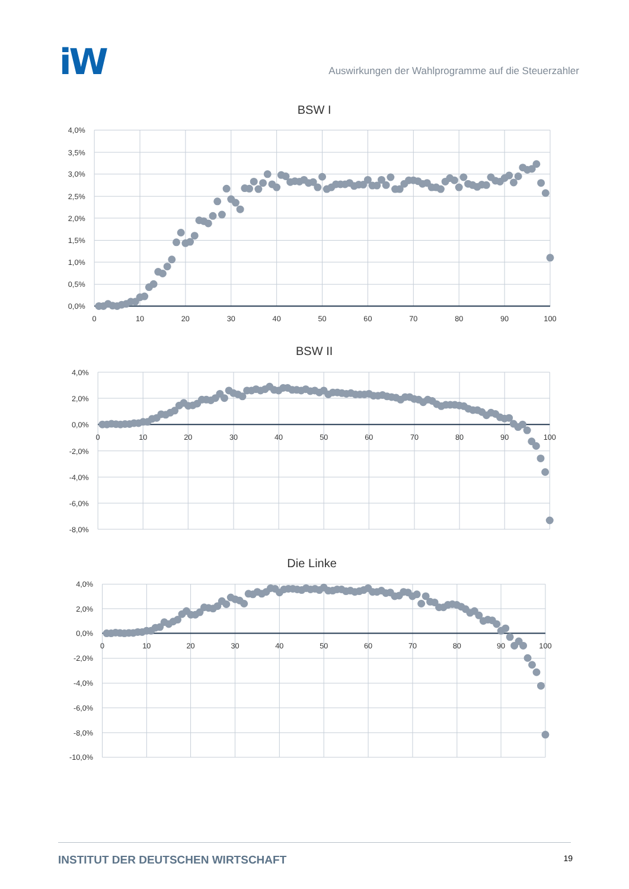iW
Auswirkungen der Wahlprogramme auf die Steuerzahler
BSW I
4,0%
3,5%
3,0%
2,5%
2,0%
1,5%
1,0%
0,5%
0,0%
0
10
20
30
40
50
60
70
80
90
100
BSW II
4,0%
2,0%
0,0%
-2,0%
-4,0%
-6,0%
-8,0%
0
10
20
30
40
50
60
70
80
90
100
Die Linke
4,0%
2,0%
0,0%
-2,0%
-4,0%
-6,0%
-8,0%
-10,0%
0
10
20
30
40
50
60
70
80
90
100
INSTITUT DER DEUTSCHEN WIRTSCHAFT 19